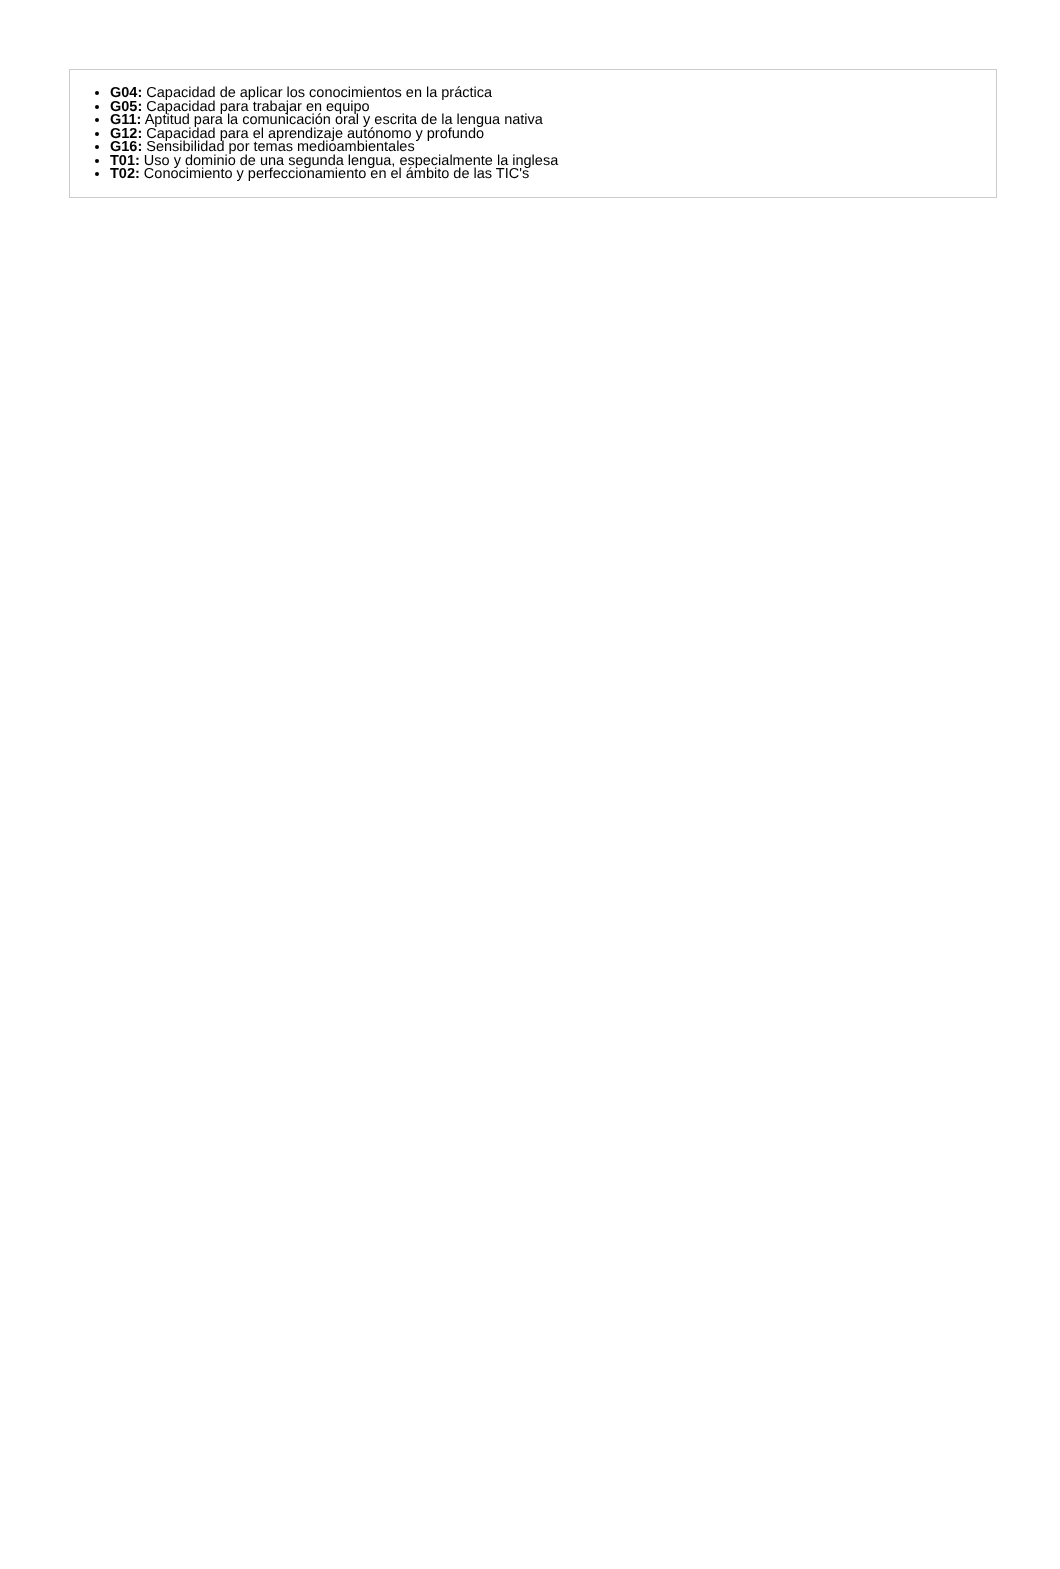G04: Capacidad de aplicar los conocimientos en la práctica
G05: Capacidad para trabajar en equipo
G11: Aptitud para la comunicación oral y escrita de la lengua nativa
G12: Capacidad para el aprendizaje autónomo y profundo
G16: Sensibilidad por temas medioambientales
T01: Uso y dominio de una segunda lengua, especialmente la inglesa
T02: Conocimiento y perfeccionamiento en el ámbito de las TIC's